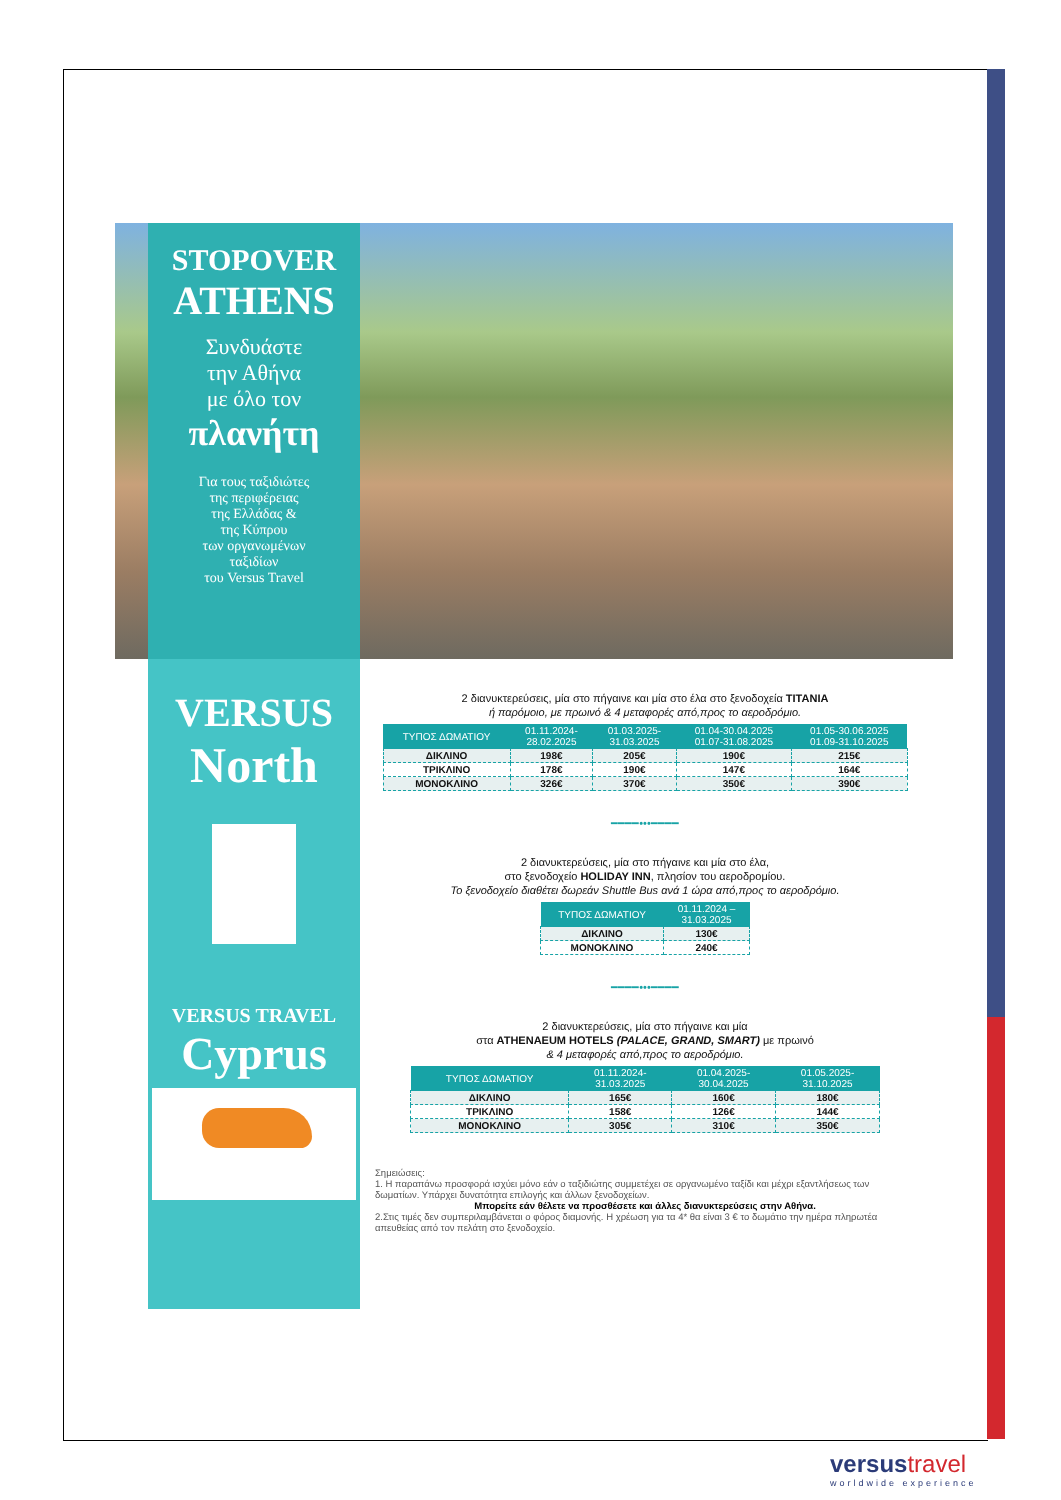STOPOVER
ATHENS
Συνδυάστε
την Αθήνα
με όλο τον
πλανήτη
Για τους ταξιδιώτες
της περιφέρειας
της Ελλάδας &
της Κύπρου
των οργανωμένων
ταξιδίων
του Versus Travel
VERSUS
North
VERSUS TRAVEL
Cyprus
2 διανυκτερεύσεις, μία στο πήγαινε και μία στο έλα στο ξενοδοχεία TITANIA
ή παρόμοιο, με πρωινό & 4 μεταφορές από,προς το αεροδρόμιο.
| ΤΥΠΟΣ ΔΩΜΑΤΙΟΥ | 01.11.2024- 28.02.2025 | 01.03.2025- 31.03.2025 | 01.04-30.04.2025 01.07-31.08.2025 | 01.05-30.06.2025 01.09-31.10.2025 |
| --- | --- | --- | --- | --- |
| ΔΙΚΛΙΝΟ | 198€ | 205€ | 190€ | 215€ |
| ΤΡΙΚΛΙΝΟ | 178€ | 190€ | 147€ | 164€ |
| ΜΟΝΟΚΛΙΝΟ | 326€ | 370€ | 350€ | 390€ |
━━━━•••━━━━
2 διανυκτερεύσεις, μία στο πήγαινε και μία στο έλα,
στο ξενοδοχείο HOLIDAY INN, πλησίον του αεροδρομίου.
Το ξενοδοχείο διαθέτει δωρεάν Shuttle Bus ανά 1 ώρα από,προς το αεροδρόμιο.
| ΤΥΠΟΣ ΔΩΜΑΤΙΟΥ | 01.11.2024 – 31.03.2025 |
| --- | --- |
| ΔΙΚΛΙΝΟ | 130€ |
| ΜΟΝΟΚΛΙΝΟ | 240€ |
━━━━•••━━━━
2 διανυκτερεύσεις, μία στο πήγαινε και μία
στα ATHENAEUM HOTELS (PALACE, GRAND, SMART) με πρωινό
& 4 μεταφορές από,προς το αεροδρόμιο.
| ΤΥΠΟΣ ΔΩΜΑΤΙΟΥ | 01.11.2024- 31.03.2025 | 01.04.2025- 30.04.2025 | 01.05.2025- 31.10.2025 |
| --- | --- | --- | --- |
| ΔΙΚΛΙΝΟ | 165€ | 160€ | 180€ |
| ΤΡΙΚΛΙΝΟ | 158€ | 126€ | 144€ |
| ΜΟΝΟΚΛΙΝΟ | 305€ | 310€ | 350€ |
Σημειώσεις:
1. Η παραπάνω προσφορά ισχύει μόνο εάν ο ταξιδιώτης συμμετέχει σε οργανωμένο ταξίδι και μέχρι εξαντλήσεως των δωματίων. Υπάρχει δυνατότητα επιλογής και άλλων ξενοδοχείων.
Μπορείτε εάν θέλετε να προσθέσετε και άλλες διανυκτερεύσεις στην Αθήνα.
2.Στις τιμές δεν συμπεριλαμβάνεται ο φόρος διαμονής. Η χρέωση για τα 4* θα είναι 3 € το δωμάτιο την ημέρα πληρωτέα απευθείας από τον πελάτη στο ξενοδοχείο.
versus travel
worldwide experience